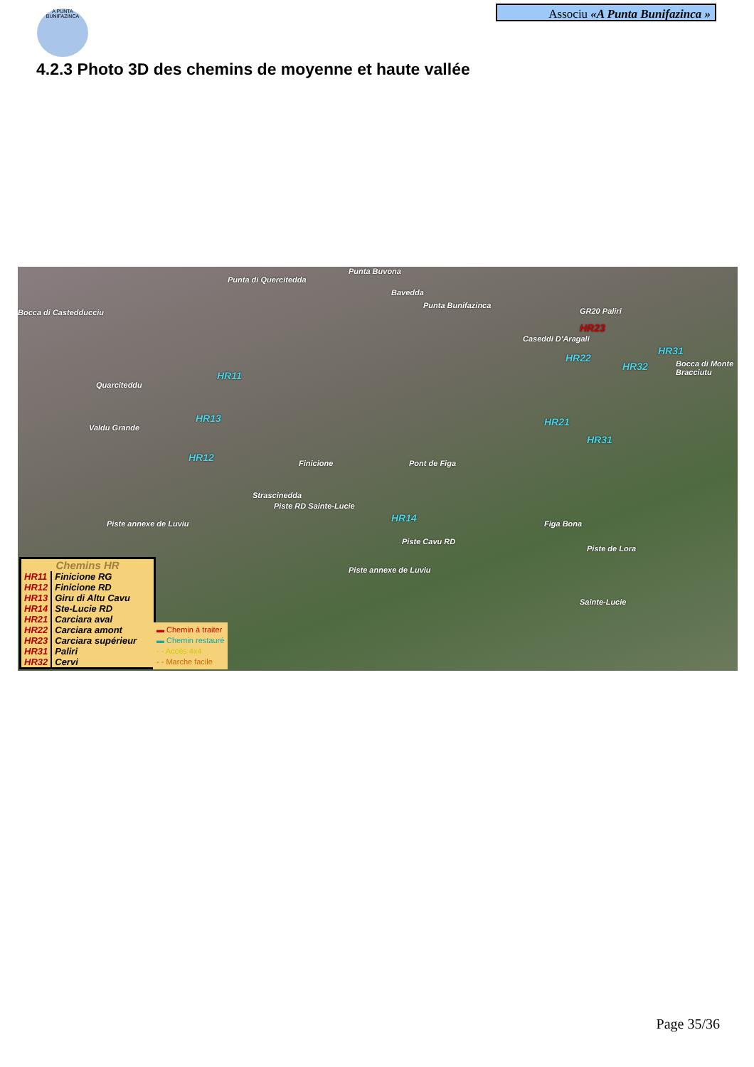A PUNTA BUNIFAZINCA
Associu «A Punta Bunifazinca »
4.2.3 Photo 3D des chemins de moyenne et haute vallée
Punta di Quercitedda
Punta Buvona
Bavedda
Punta Bunifazinca
Bocca di Castedducciu GR20 Paliri
HR23
Caseddi D'Aragali
HR22
HR32
HR31
Bocca di Monte Bracciutu
HR11
Quarciteddu
HR13 HR21
HR31
Valdu Grande
HR12
Finicione Pont de Figa
Strascinedda
Piste RD Sainte-Lucie
HR14
Figa Bona Piste annexe de Luviu
Piste Cavu RD
Piste de Lora
Piste annexe de Luviu
Sainte-Lucie
Chemins HR
| HR11 | Finicione RG |
| HR12 | Finicione RD |
| HR13 | Giru di Altu Cavu |
| HR14 | Ste-Lucie RD |
| HR21 | Carciara aval |
| HR22 | Carciara amont |
| HR23 | Carciara supérieur |
| HR31 | Paliri |
| HR32 | Cervi |
▬ Chemin à traiter
▬ Chemin restauré
- - Accès 4x4
- - Marche facile
Page 35/36